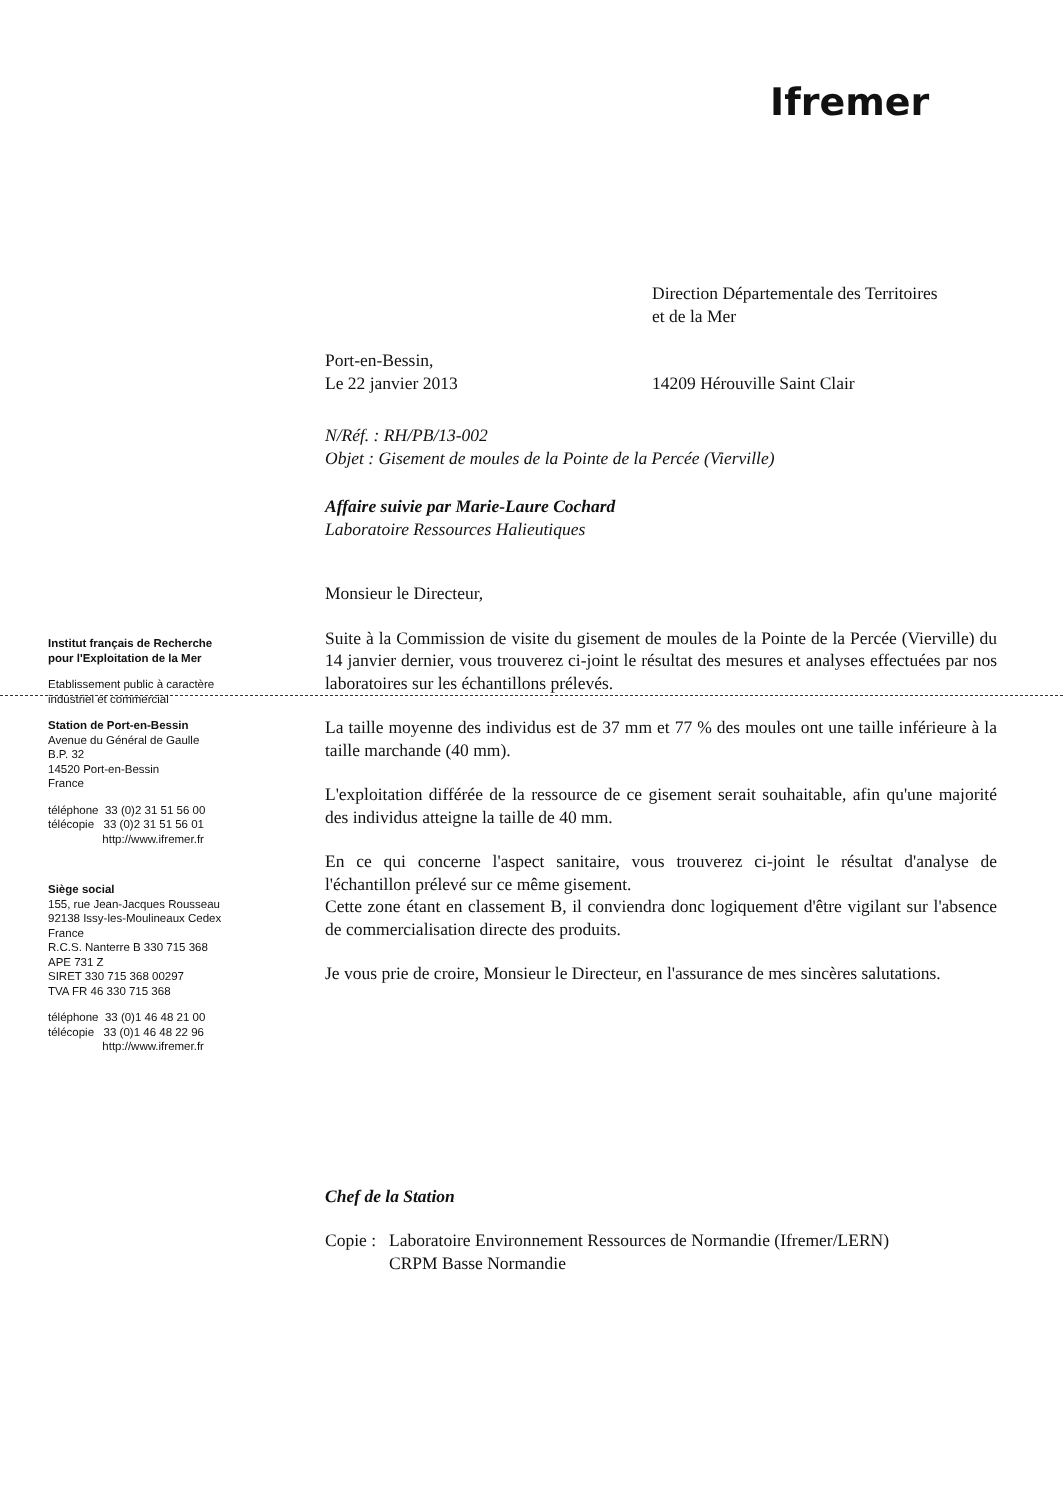Ifremer
Institut français de Recherche
pour l'Exploitation de la Mer
Etablissement public à caractère
industriel et commercial
Station de Port-en-Bessin
Avenue du Général de Gaulle
B.P. 32
14520 Port-en-Bessin
France
téléphone 33 (0)2 31 51 56 00
télécopie 33 (0)2 31 51 56 01
http://www.ifremer.fr
Siège social
155, rue Jean-Jacques Rousseau
92138 Issy-les-Moulineaux Cedex
France
R.C.S. Nanterre B 330 715 368
APE 731 Z
SIRET 330 715 368 00297
TVA FR 46 330 715 368
téléphone 33 (0)1 46 48 21 00
télécopie 33 (0)1 46 48 22 96
http://www.ifremer.fr
Direction Départementale des Territoires
et de la Mer
Port-en-Bessin,
Le 22 janvier 2013
14209 Hérouville Saint Clair
N/Réf. : RH/PB/13-002
Objet : Gisement de moules de la Pointe de la Percée (Vierville)
Affaire suivie par Marie-Laure Cochard
Laboratoire Ressources Halieutiques
Monsieur le Directeur,
Suite à la Commission de visite du gisement de moules de la Pointe de la Percée (Vierville) du 14 janvier dernier, vous trouverez ci-joint le résultat des mesures et analyses effectuées par nos laboratoires sur les échantillons prélevés.
La taille moyenne des individus est de 37 mm et 77 % des moules ont une taille inférieure à la taille marchande (40 mm).
L'exploitation différée de la ressource de ce gisement serait souhaitable, afin qu'une majorité des individus atteigne la taille de 40 mm.
En ce qui concerne l'aspect sanitaire, vous trouverez ci-joint le résultat d'analyse de l'échantillon prélevé sur ce même gisement.
Cette zone étant en classement B, il conviendra donc logiquement d'être vigilant sur l'absence de commercialisation directe des produits.
Je vous prie de croire, Monsieur le Directeur, en l'assurance de mes sincères salutations.
Chef de la Station
Copie :
Laboratoire Environnement Ressources de Normandie (Ifremer/LERN)
CRPM Basse Normandie